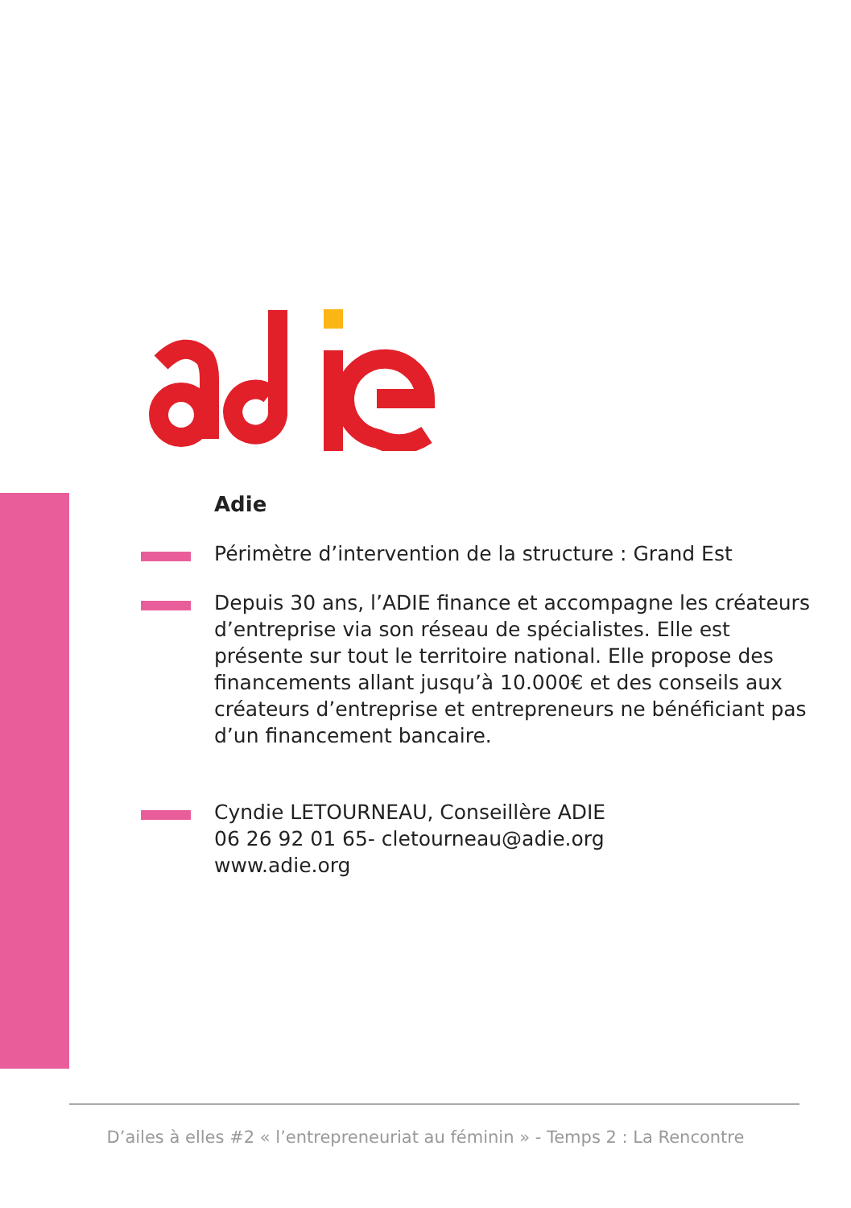Adie
Périmètre d’intervention de la structure : Grand Est
Depuis 30 ans, l’ADIE finance et accompagne les créateurs d’entreprise via son réseau de spécialistes. Elle est présente sur tout le territoire national. Elle propose des financements allant jusqu’à 10.000€ et des conseils aux créateurs d’entreprise et entrepreneurs ne bénéficiant pas d’un financement bancaire.
Cyndie LETOURNEAU, Conseillère ADIE
06 26 92 01 65- cletourneau@adie.org
www.adie.org
D’ailes à elles #2 « l’entrepreneuriat au féminin » - Temps 2 : La Rencontre